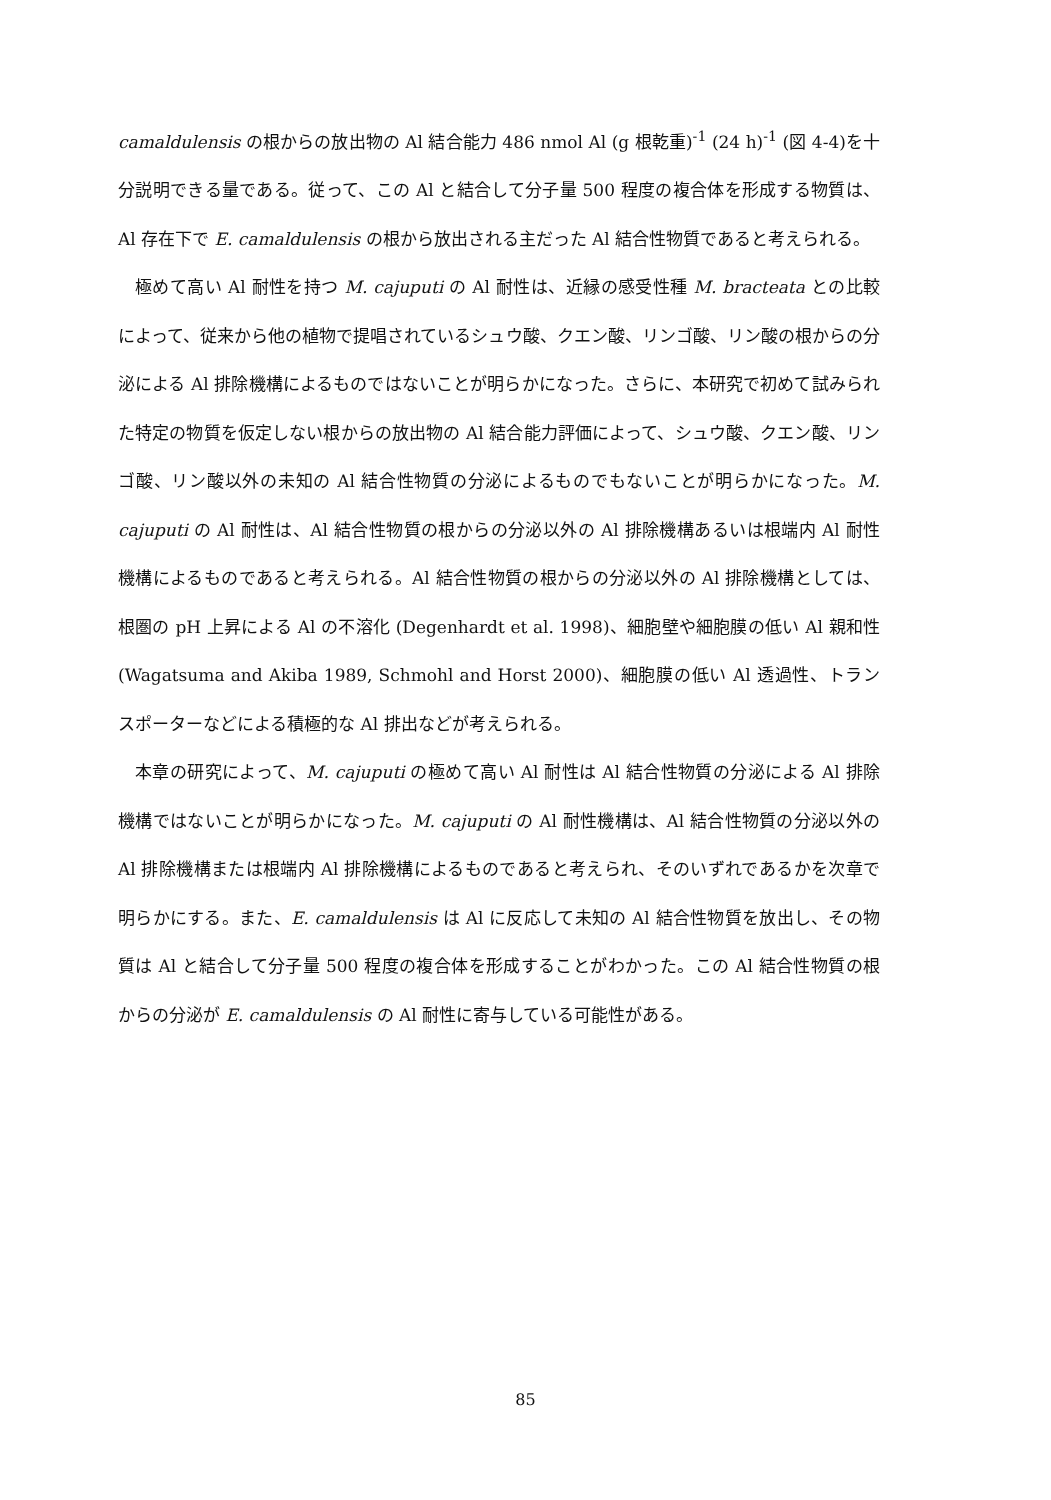camaldulensis の根からの放出物の Al 結合能力 486 nmol Al (g 根乾重)<sup>-1</sup> (24 h)<sup>-1</sup> (図 4-4)を十分説明できる量である。従って、この Al と結合して分子量 500 程度の複合体を形成する物質は、Al 存在下で E. camaldulensis の根から放出される主だった Al 結合性物質であると考えられる。
極めて高い Al 耐性を持つ M. cajuputi の Al 耐性は、近縁の感受性種 M. bracteata との比較によって、従来から他の植物で提唱されているシュウ酸、クエン酸、リンゴ酸、リン酸の根からの分泌による Al 排除機構によるものではないことが明らかになった。さらに、本研究で初めて試みられた特定の物質を仮定しない根からの放出物の Al 結合能力評価によって、シュウ酸、クエン酸、リンゴ酸、リン酸以外の未知の Al 結合性物質の分泌によるものでもないことが明らかになった。M. cajuputi の Al 耐性は、Al 結合性物質の根からの分泌以外の Al 排除機構あるいは根端内 Al 耐性機構によるものであると考えられる。Al 結合性物質の根からの分泌以外の Al 排除機構としては、根圏の pH 上昇による Al の不溶化 (Degenhardt et al. 1998)、細胞壁や細胞膜の低い Al 親和性 (Wagatsuma and Akiba 1989, Schmohl and Horst 2000)、細胞膜の低い Al 透過性、トランスポーターなどによる積極的な Al 排出などが考えられる。
本章の研究によって、M. cajuputi の極めて高い Al 耐性は Al 結合性物質の分泌による Al 排除機構ではないことが明らかになった。M. cajuputi の Al 耐性機構は、Al 結合性物質の分泌以外の Al 排除機構または根端内 Al 排除機構によるものであると考えられ、そのいずれであるかを次章で明らかにする。また、E. camaldulensis は Al に反応して未知の Al 結合性物質を放出し、その物質は Al と結合して分子量 500 程度の複合体を形成することがわかった。この Al 結合性物質の根からの分泌が E. camaldulensis の Al 耐性に寄与している可能性がある。
85